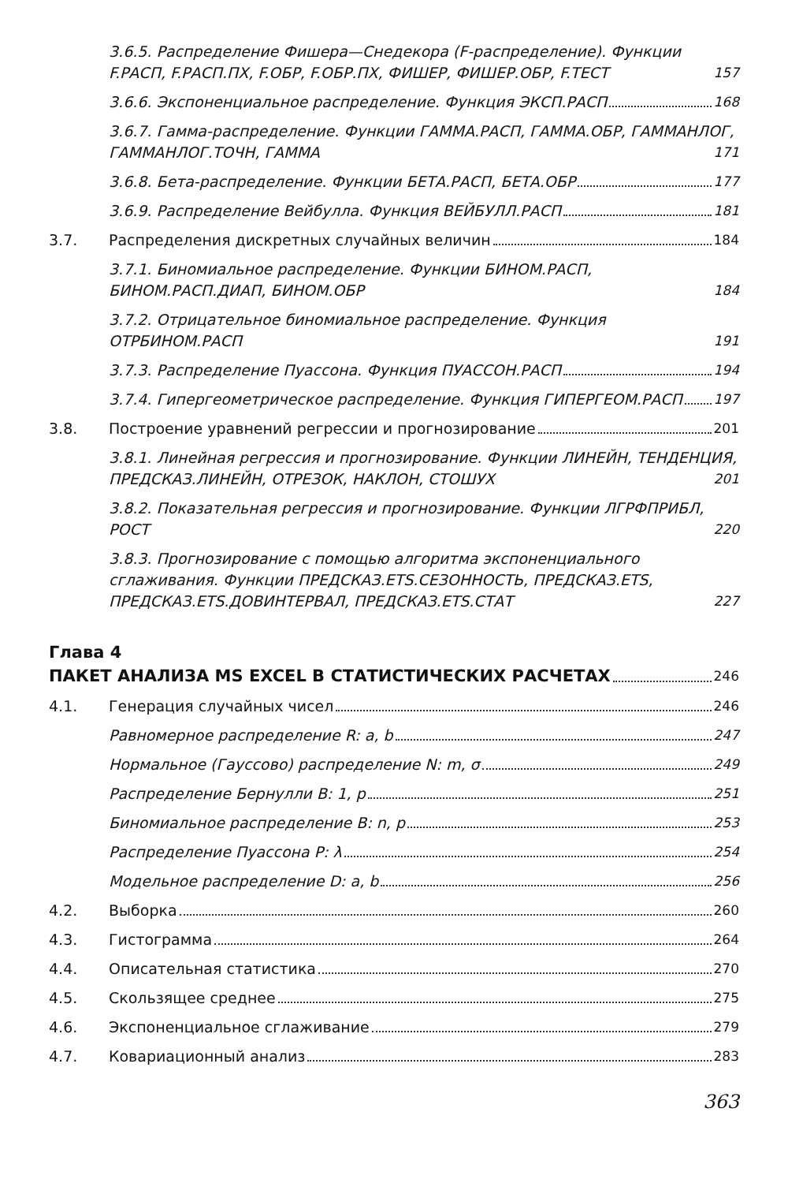3.6.5. Распределение Фишера—Снедекора (F-распределение). Функции F.РАСП, F.РАСП.ПХ, F.ОБР, F.ОБР.ПХ, ФИШЕР, ФИШЕР.ОБР, F.ТЕСТ
157
3.6.6. Экспоненциальное распределение. Функция ЭКСП.РАСП
168
3.6.7. Гамма-распределение. Функции ГАММА.РАСП, ГАММА.ОБР, ГАММАНЛОГ, ГАММАНЛОГ.ТОЧН, ГАММА
171
3.6.8. Бета-распределение. Функции БЕТА.РАСП, БЕТА.ОБР
177
3.6.9. Распределение Вейбулла. Функция ВЕЙБУЛЛ.РАСП
181
3.7.
Распределения дискретных случайных величин
184
3.7.1. Биномиальное распределение. Функции БИНОМ.РАСП, БИНОМ.РАСП.ДИАП, БИНОМ.ОБР
184
3.7.2. Отрицательное биномиальное распределение. Функция ОТРБИНОМ.РАСП
191
3.7.3. Распределение Пуассона. Функция ПУАССОН.РАСП
194
3.7.4. Гипергеометрическое распределение. Функция ГИПЕРГЕОМ.РАСП
197
3.8.
Построение уравнений регрессии и прогнозирование
201
3.8.1. Линейная регрессия и прогнозирование. Функции ЛИНЕЙН, ТЕНДЕНЦИЯ, ПРЕДСКАЗ.ЛИНЕЙН, ОТРЕЗОК, НАКЛОН, СТОШУХ
201
3.8.2. Показательная регрессия и прогнозирование. Функции ЛГРФПРИБЛ, РОСТ
220
3.8.3. Прогнозирование с помощью алгоритма экспоненциального сглаживания. Функции ПРЕДСКАЗ.ETS.СЕЗОННОСТЬ, ПРЕДСКАЗ.ETS, ПРЕДСКАЗ.ETS.ДОВИНТЕРВАЛ, ПРЕДСКАЗ.ETS.СТАТ
227
Глава 4
ПАКЕТ АНАЛИЗА MS EXCEL В СТАТИСТИЧЕСКИХ РАСЧЕТАХ 246
4.1.
Генерация случайных чисел
246
Равномерное распределение R: a, b
247
Нормальное (Гауссово) распределение N: m, σ
249
Распределение Бернулли B: 1, p
251
Биномиальное распределение B: n, p
253
Распределение Пуассона P: λ
254
Модельное распределение D: a, b
256
4.2.
Выборка
260
4.3.
Гистограмма
264
4.4.
Описательная статистика
270
4.5.
Скользящее среднее
275
4.6.
Экспоненциальное сглаживание
279
4.7.
Ковариационный анализ
283
363